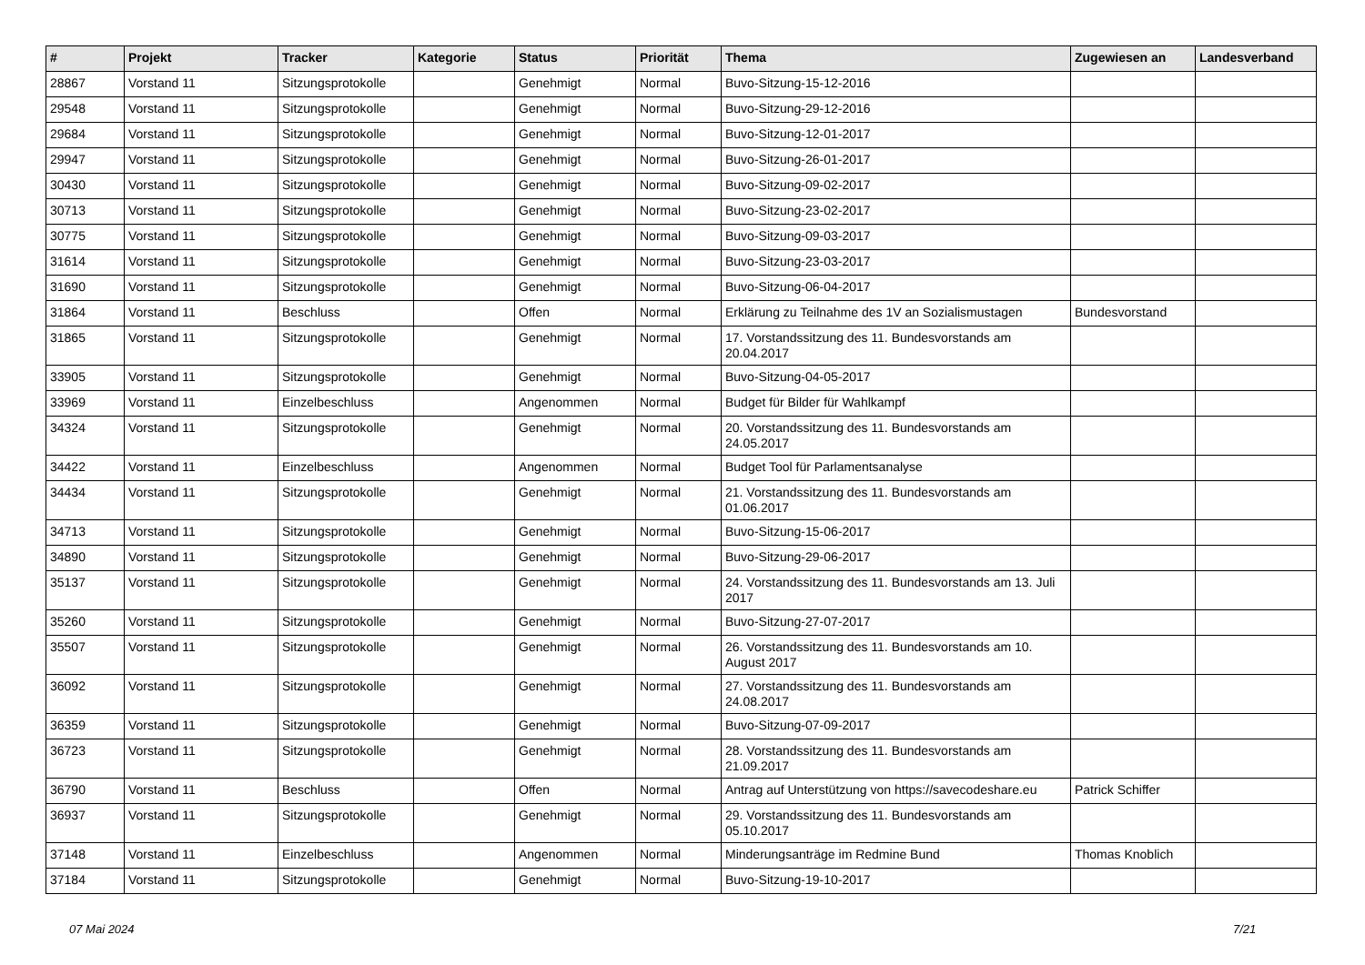| # | Projekt | Tracker | Kategorie | Status | Priorität | Thema | Zugewiesen an | Landesverband |
| --- | --- | --- | --- | --- | --- | --- | --- | --- |
| 28867 | Vorstand 11 | Sitzungsprotokolle | | Genehmigt | Normal | Buvo-Sitzung-15-12-2016 | | |
| 29548 | Vorstand 11 | Sitzungsprotokolle | | Genehmigt | Normal | Buvo-Sitzung-29-12-2016 | | |
| 29684 | Vorstand 11 | Sitzungsprotokolle | | Genehmigt | Normal | Buvo-Sitzung-12-01-2017 | | |
| 29947 | Vorstand 11 | Sitzungsprotokolle | | Genehmigt | Normal | Buvo-Sitzung-26-01-2017 | | |
| 30430 | Vorstand 11 | Sitzungsprotokolle | | Genehmigt | Normal | Buvo-Sitzung-09-02-2017 | | |
| 30713 | Vorstand 11 | Sitzungsprotokolle | | Genehmigt | Normal | Buvo-Sitzung-23-02-2017 | | |
| 30775 | Vorstand 11 | Sitzungsprotokolle | | Genehmigt | Normal | Buvo-Sitzung-09-03-2017 | | |
| 31614 | Vorstand 11 | Sitzungsprotokolle | | Genehmigt | Normal | Buvo-Sitzung-23-03-2017 | | |
| 31690 | Vorstand 11 | Sitzungsprotokolle | | Genehmigt | Normal | Buvo-Sitzung-06-04-2017 | | |
| 31864 | Vorstand 11 | Beschluss | | Offen | Normal | Erklärung zu Teilnahme des 1V an Sozialismustagen | Bundesvorstand | |
| 31865 | Vorstand 11 | Sitzungsprotokolle | | Genehmigt | Normal | 17. Vorstandssitzung des 11. Bundesvorstands am 20.04.2017 | | |
| 33905 | Vorstand 11 | Sitzungsprotokolle | | Genehmigt | Normal | Buvo-Sitzung-04-05-2017 | | |
| 33969 | Vorstand 11 | Einzelbeschluss | | Angenommen | Normal | Budget für Bilder für Wahlkampf | | |
| 34324 | Vorstand 11 | Sitzungsprotokolle | | Genehmigt | Normal | 20. Vorstandssitzung des 11. Bundesvorstands am 24.05.2017 | | |
| 34422 | Vorstand 11 | Einzelbeschluss | | Angenommen | Normal | Budget Tool für Parlamentsanalyse | | |
| 34434 | Vorstand 11 | Sitzungsprotokolle | | Genehmigt | Normal | 21. Vorstandssitzung des 11. Bundesvorstands am 01.06.2017 | | |
| 34713 | Vorstand 11 | Sitzungsprotokolle | | Genehmigt | Normal | Buvo-Sitzung-15-06-2017 | | |
| 34890 | Vorstand 11 | Sitzungsprotokolle | | Genehmigt | Normal | Buvo-Sitzung-29-06-2017 | | |
| 35137 | Vorstand 11 | Sitzungsprotokolle | | Genehmigt | Normal | 24. Vorstandssitzung des 11. Bundesvorstands am 13. Juli 2017 | | |
| 35260 | Vorstand 11 | Sitzungsprotokolle | | Genehmigt | Normal | Buvo-Sitzung-27-07-2017 | | |
| 35507 | Vorstand 11 | Sitzungsprotokolle | | Genehmigt | Normal | 26. Vorstandssitzung des 11. Bundesvorstands am 10. August 2017 | | |
| 36092 | Vorstand 11 | Sitzungsprotokolle | | Genehmigt | Normal | 27. Vorstandssitzung des 11. Bundesvorstands am 24.08.2017 | | |
| 36359 | Vorstand 11 | Sitzungsprotokolle | | Genehmigt | Normal | Buvo-Sitzung-07-09-2017 | | |
| 36723 | Vorstand 11 | Sitzungsprotokolle | | Genehmigt | Normal | 28. Vorstandssitzung des 11. Bundesvorstands am 21.09.2017 | | |
| 36790 | Vorstand 11 | Beschluss | | Offen | Normal | Antrag auf Unterstützung von https://savecodeshare.eu | Patrick Schiffer | |
| 36937 | Vorstand 11 | Sitzungsprotokolle | | Genehmigt | Normal | 29. Vorstandssitzung des 11. Bundesvorstands am 05.10.2017 | | |
| 37148 | Vorstand 11 | Einzelbeschluss | | Angenommen | Normal | Minderungsanträge im Redmine Bund | Thomas Knoblich | |
| 37184 | Vorstand 11 | Sitzungsprotokolle | | Genehmigt | Normal | Buvo-Sitzung-19-10-2017 | | |
07 Mai 2024 7/21